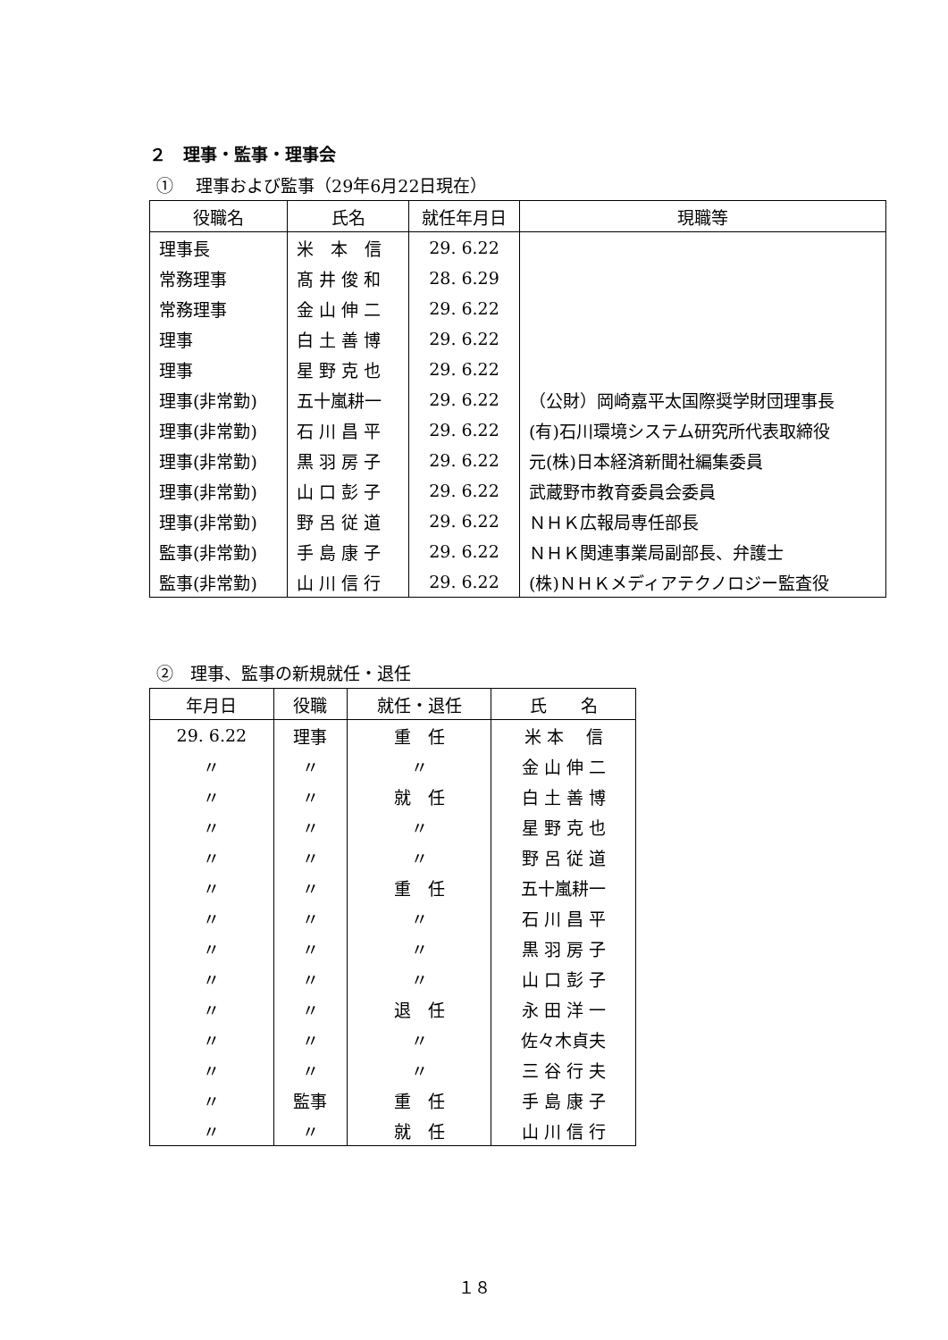２　理事・監事・理事会
①　 理事および監事（29年6月22日現在）
| 役職名 | 氏名 | 就任年月日 | 現職等 |
| --- | --- | --- | --- |
| 理事長 | 米 本 信 | 29. 6.22 | |
| 常務理事 | 髙 井 俊 和 | 28. 6.29 | |
| 常務理事 | 金 山 伸 二 | 29. 6.22 | |
| 理事 | 白 土 善 博 | 29. 6.22 | |
| 理事 | 星 野 克 也 | 29. 6.22 | |
| 理事(非常勤) | 五十嵐耕一 | 29. 6.22 | （公財）岡崎嘉平太国際奨学財団理事長 |
| 理事(非常勤) | 石 川 昌 平 | 29. 6.22 | (有)石川環境システム研究所代表取締役 |
| 理事(非常勤) | 黒 羽 房 子 | 29. 6.22 | 元(株)日本経済新聞社編集委員 |
| 理事(非常勤) | 山 口 彭 子 | 29. 6.22 | 武蔵野市教育委員会委員 |
| 理事(非常勤) | 野 呂 従 道 | 29. 6.22 | ＮＨＫ広報局専任部長 |
| 監事(非常勤) | 手 島 康 子 | 29. 6.22 | ＮＨＫ関連事業局副部長、弁護士 |
| 監事(非常勤) | 山 川 信 行 | 29. 6.22 | (株)ＮＨＫメディアテクノロジー監査役 |
②　理事、監事の新規就任・退任
| 年月日 | 役職 | 就任・退任 | 氏 名 |
| --- | --- | --- | --- |
| 29. 6.22 | 理事 | 重 任 | 米 本 信 |
| 〃 | 〃 | 〃 | 金 山 伸 二 |
| 〃 | 〃 | 就 任 | 白 土 善 博 |
| 〃 | 〃 | 〃 | 星 野 克 也 |
| 〃 | 〃 | 〃 | 野 呂 従 道 |
| 〃 | 〃 | 重 任 | 五十嵐耕一 |
| 〃 | 〃 | 〃 | 石 川 昌 平 |
| 〃 | 〃 | 〃 | 黒 羽 房 子 |
| 〃 | 〃 | 〃 | 山 口 彭 子 |
| 〃 | 〃 | 退 任 | 永 田 洋 一 |
| 〃 | 〃 | 〃 | 佐々木貞夫 |
| 〃 | 〃 | 〃 | 三 谷 行 夫 |
| 〃 | 監事 | 重 任 | 手 島 康 子 |
| 〃 | 〃 | 就 任 | 山 川 信 行 |
１８